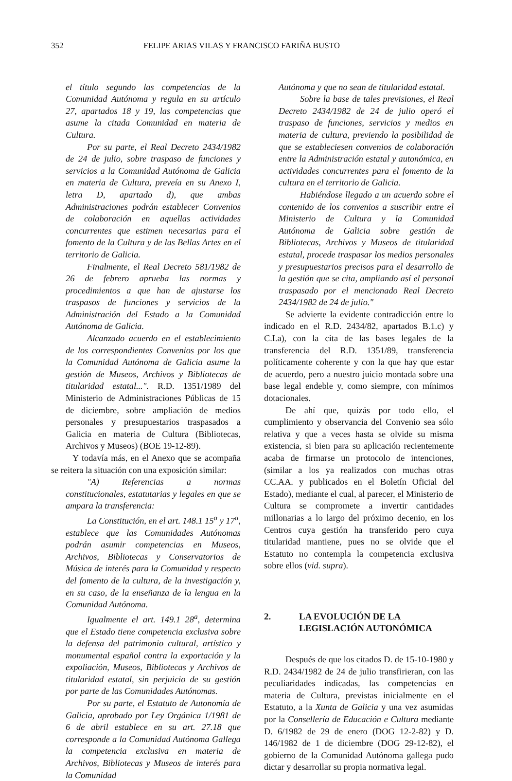352 FELIPE ARIAS VILAS Y FRANCISCO FARIÑA BUSTO
el título segundo las competencias de la Comunidad Autónoma y regula en su artículo 27, apartados 18 y 19, las competencias que asume la citada Comunidad en materia de Cultura.
Por su parte, el Real Decreto 2434/1982 de 24 de julio, sobre traspaso de funciones y servicios a la Comunidad Autónoma de Galicia en materia de Cultura, preveía en su Anexo I, letra D, apartado d), que ambas Administraciones podrán establecer Convenios de colaboración en aquellas actividades concurrentes que estimen necesarias para el fomento de la Cultura y de las Bellas Artes en el territorio de Galicia.
Finalmente, el Real Decreto 581/1982 de 26 de febrero aprueba las normas y procedimientos a que han de ajustarse los traspasos de funciones y servicios de la Administración del Estado a la Comunidad Autónoma de Galicia.
Alcanzado acuerdo en el establecimiento de los correspondientes Convenios por los que la Comunidad Autónoma de Galicia asume la gestión de Museos, Archivos y Bibliotecas de titularidad estatal...". R.D. 1351/1989 del Ministerio de Administraciones Públicas de 15 de diciembre, sobre ampliación de medios personales y presupuestarios traspasados a Galicia en materia de Cultura (Bibliotecas, Archivos y Museos) (BOE 19-12-89).
Y todavía más, en el Anexo que se acompaña se reitera la situación con una exposición similar:
"A) Referencias a normas constitucionales, estatutarias y legales en que se ampara la transferencia:
La Constitución, en el art. 148.1 15<sup>a</sup> y 17<sup>a</sup>, establece que las Comunidades Autónomas podrán asumir competencias en Museos, Archivos, Bibliotecas y Conservatorios de Música de interés para la Comunidad y respecto del fomento de la cultura, de la investigación y, en su caso, de la enseñanza de la lengua en la Comunidad Autónoma.
Igualmente el art. 149.1 28<sup>a</sup>, determina que el Estado tiene competencia exclusiva sobre la defensa del patrimonio cultural, artístico y monumental español contra la exportación y la expoliación, Museos, Bibliotecas y Archivos de titularidad estatal, sin perjuicio de su gestión por parte de las Comunidades Autónomas.
Por su parte, el Estatuto de Autonomía de Galicia, aprobado por Ley Orgánica 1/1981 de 6 de abril establece en su art. 27.18 que corresponde a la Comunidad Autónoma Gallega la competencia exclusiva en materia de Archivos, Bibliotecas y Museos de interés para la Comunidad
Autónoma y que no sean de titularidad estatal.
Sobre la base de tales previsiones, el Real Decreto 2434/1982 de 24 de julio operó el traspaso de funciones, servicios y medios en materia de cultura, previendo la posibilidad de que se estableciesen convenios de colaboración entre la Administración estatal y autonómica, en actividades concurrentes para el fomento de la cultura en el territorio de Galicia.
Habiéndose llegado a un acuerdo sobre el contenido de los convenios a suscribir entre el Ministerio de Cultura y la Comunidad Autónoma de Galicia sobre gestión de Bibliotecas, Archivos y Museos de titularidad estatal, procede traspasar los medios personales y presupuestarios precisos para el desarrollo de la gestión que se cita, ampliando así el personal traspasado por el mencionado Real Decreto 2434/1982 de 24 de julio."
Se advierte la evidente contradicción entre lo indicado en el R.D. 2434/82, apartados B.1.c) y C.I.a), con la cita de las bases legales de la transferencia del R.D. 1351/89, transferencia políticamente coherente y con la que hay que estar de acuerdo, pero a nuestro juicio montada sobre una base legal endeble y, como siempre, con mínimos dotacionales.
De ahí que, quizás por todo ello, el cumplimiento y observancia del Convenio sea sólo relativa y que a veces hasta se olvide su misma existencia, si bien para su aplicación recientemente acaba de firmarse un protocolo de intenciones, (similar a los ya realizados con muchas otras CC.AA. y publicados en el Boletín Oficial del Estado), mediante el cual, al parecer, el Ministerio de Cultura se compromete a invertir cantidades millonarias a lo largo del próximo decenio, en los Centros cuya gestión ha transferido pero cuya titularidad mantiene, pues no se olvide que el Estatuto no contempla la competencia exclusiva sobre ellos (vid. supra).
2. LA EVOLUCIÓN DE LA
LEGISLACIÓN AUTONÓMICA
Después de que los citados D. de 15-10-1980 y R.D. 2434/1982 de 24 de julio transfirieran, con las peculiaridades indicadas, las competencias en materia de Cultura, previstas inicialmente en el Estatuto, a la Xunta de Galicia y una vez asumidas por la Consellería de Educación e Cultura mediante D. 6/1982 de 29 de enero (DOG 12-2-82) y D. 146/1982 de 1 de diciembre (DOG 29-12-82), el gobierno de la Comunidad Autónoma gallega pudo dictar y desarrollar su propia normativa legal.